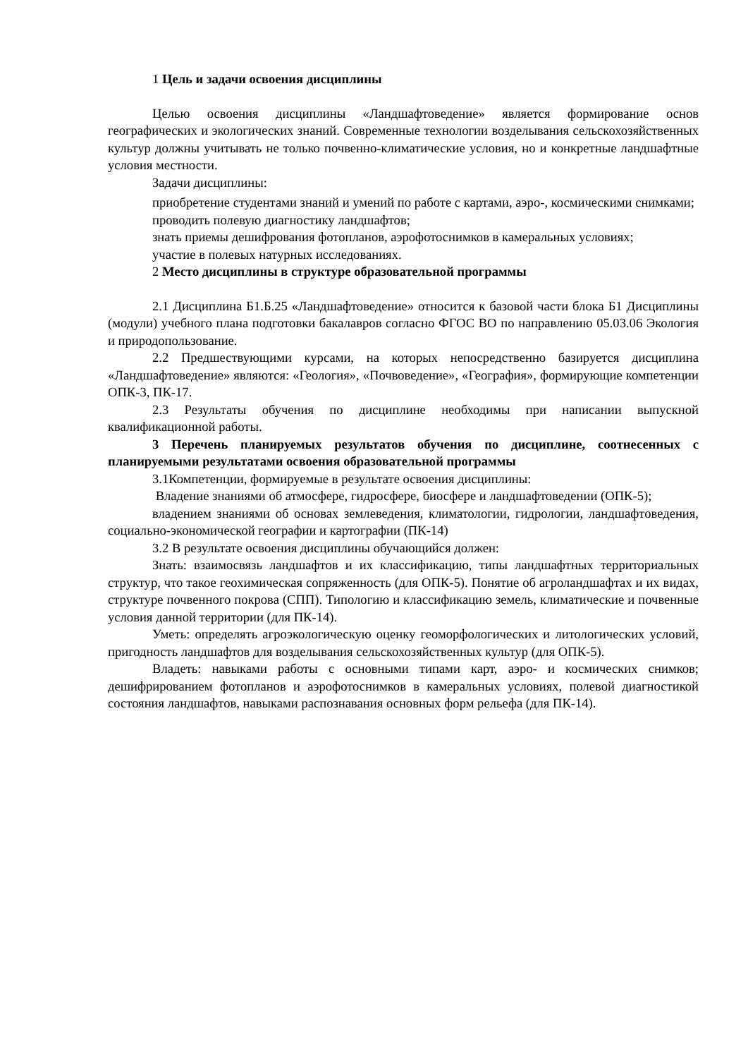1 Цель и задачи освоения дисциплины
Целью освоения дисциплины «Ландшафтоведение» является формирование основ географических и экологических знаний. Современные технологии возделывания сельскохозяйственных культур должны учитывать не только почвенно-климатические условия, но и конкретные ландшафтные условия местности.
Задачи дисциплины:
приобретение студентами знаний и умений по работе с картами, аэро-, космическими снимками;
проводить полевую диагностику ландшафтов;
знать приемы дешифрования фотопланов, аэрофотоснимков в камеральных условиях;
участие в полевых натурных исследованиях.
2 Место дисциплины в структуре образовательной программы
2.1 Дисциплина Б1.Б.25 «Ландшафтоведение» относится к базовой части блока Б1 Дисциплины (модули) учебного плана подготовки бакалавров согласно ФГОС ВО по направлению 05.03.06 Экология и природопользование.
2.2 Предшествующими курсами, на которых непосредственно базируется дисциплина «Ландшафтоведение» являются: «Геология», «Почвоведение», «География», формирующие компетенции ОПК-3, ПК-17.
2.3 Результаты обучения по дисциплине необходимы при написании выпускной квалификационной работы.
3 Перечень планируемых результатов обучения по дисциплине, соотнесенных с планируемыми результатами освоения образовательной программы
3.1Компетенции, формируемые в результате освоения дисциплины:
Владение знаниями об атмосфере, гидросфере, биосфере и ландшафтоведении (ОПК-5);
владением знаниями об основах землеведения, климатологии, гидрологии, ландшафтоведения, социально-экономической географии и картографии (ПК-14)
3.2 В результате освоения дисциплины обучающийся должен:
Знать: взаимосвязь ландшафтов и их классификацию, типы ландшафтных территориальных структур, что такое геохимическая сопряженность (для ОПК-5). Понятие об агроландшафтах и их видах, структуре почвенного покрова (СПП). Типологию и классификацию земель, климатические и почвенные условия данной территории (для ПК-14).
Уметь: определять агроэкологическую оценку геоморфологических и литологических условий, пригодность ландшафтов для возделывания сельскохозяйственных культур (для ОПК-5).
Владеть: навыками работы с основными типами карт, аэро- и космических снимков; дешифрированием фотопланов и аэрофотоснимков в камеральных условиях, полевой диагностикой состояния ландшафтов, навыками распознавания основных форм рельефа (для ПК-14).